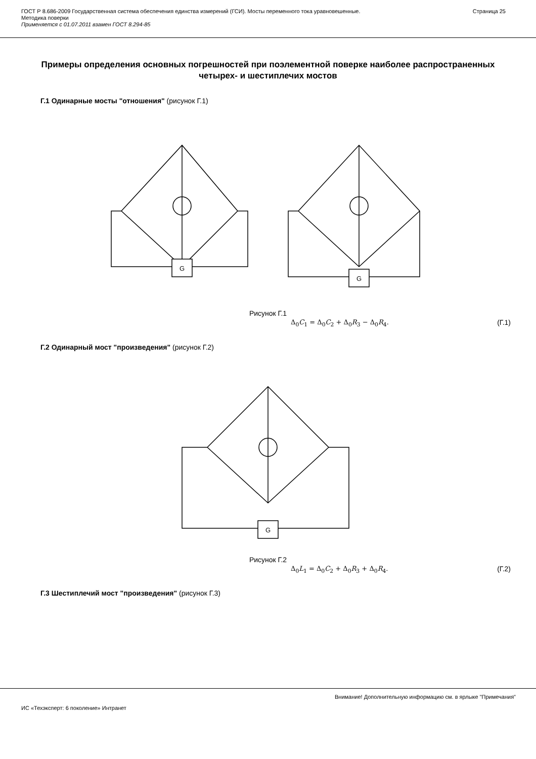ГОСТ Р 8.686-2009 Государственная система обеспечения единства измерений (ГСИ). Мосты переменного тока уравновешенные.
Методика поверки
Применяется с 01.07.2011 взамен ГОСТ 8.294-85
Страница 25
Примеры определения основных погрешностей при поэлементной поверке наиболее распространенных четырех- и шестиплечих мостов
Г.1 Одинарные мосты "отношения" (рисунок Г.1)
G
G
Рисунок Г.1
Δ<sub>0</sub>C<sub>1</sub> = Δ<sub>0</sub>C<sub>2</sub> + Δ<sub>0</sub>R<sub>3</sub> − Δ<sub>0</sub>R<sub>4</sub>. (Г.1)
Г.2 Одинарный мост "произведения" (рисунок Г.2)
G
Рисунок Г.2
Δ<sub>0</sub>L<sub>1</sub> = Δ<sub>0</sub>C<sub>2</sub> + Δ<sub>0</sub>R<sub>3</sub> + Δ<sub>0</sub>R<sub>4</sub>. (Г.2)
Г.3 Шестиплечий мост "произведения" (рисунок Г.3)
Внимание! Дополнительную информацию см. в ярлыке "Примечания"
ИС «Техэксперт: 6 поколение» Интранет